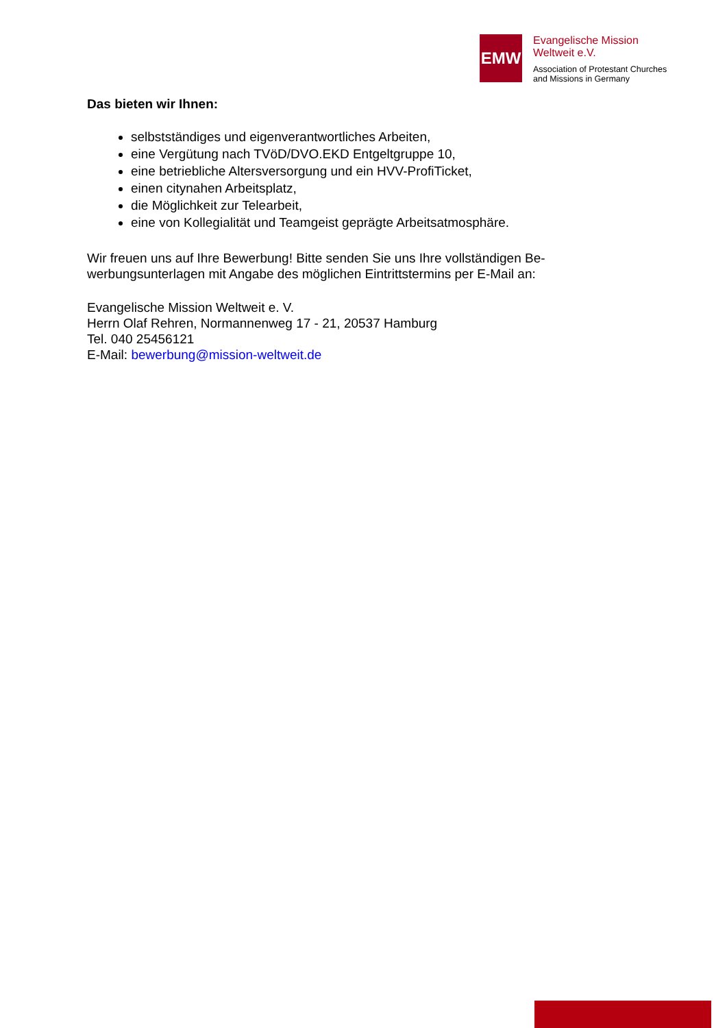EMW
Evangelische Mission
Weltweit e.V.
Association of Protestant Churches
and Missions in Germany
Das bieten wir Ihnen:
selbstständiges und eigenverantwortliches Arbeiten,
eine Vergütung nach TVöD/DVO.EKD Entgeltgruppe 10,
eine betriebliche Altersversorgung und ein HVV-ProfiTicket,
einen citynahen Arbeitsplatz,
die Möglichkeit zur Telearbeit,
eine von Kollegialität und Teamgeist geprägte Arbeitsatmosphäre.
Wir freuen uns auf Ihre Bewerbung! Bitte senden Sie uns Ihre vollständigen Be-werbungsunterlagen mit Angabe des möglichen Eintrittstermins per E-Mail an:
Evangelische Mission Weltweit e. V.
Herrn Olaf Rehren, Normannenweg 17 - 21, 20537 Hamburg
Tel. 040 25456121
E-Mail: bewerbung@mission-weltweit.de